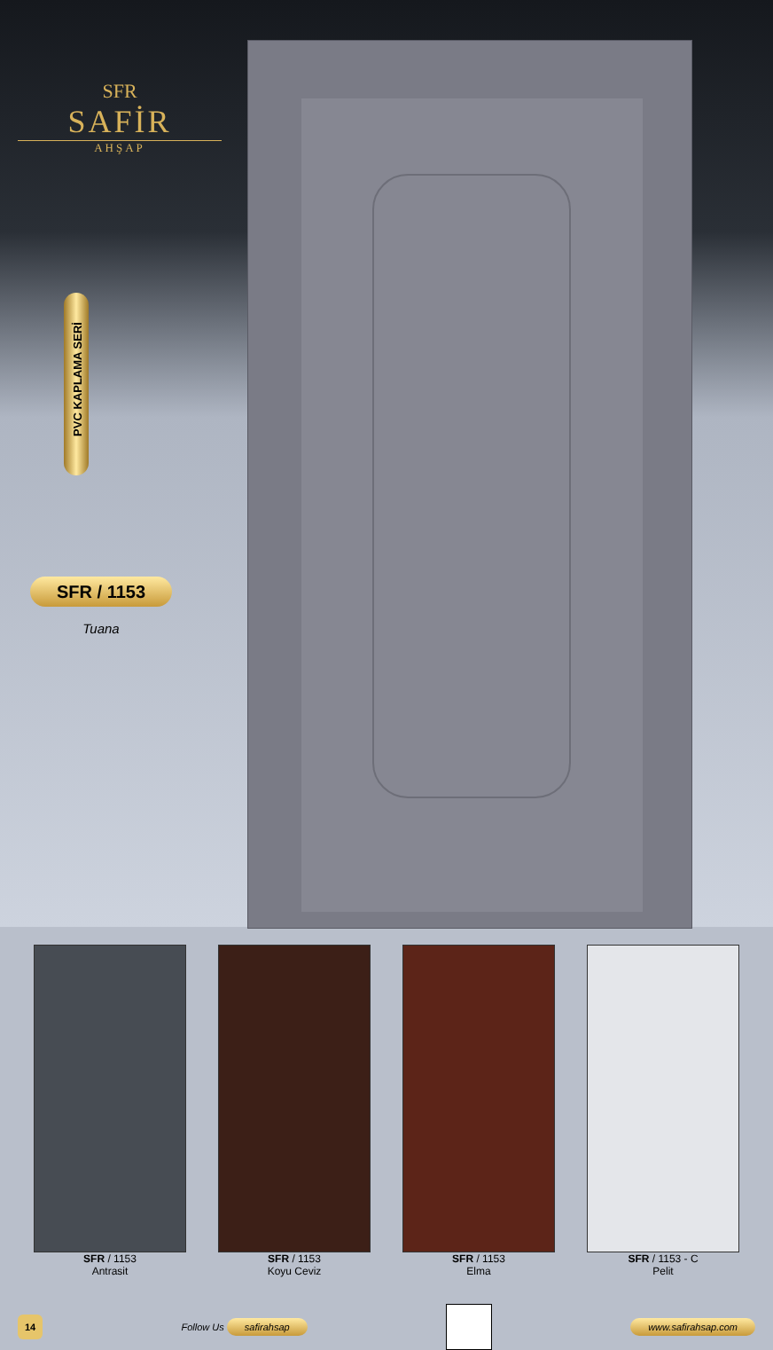SFR
SAFİR
AHŞAP
PVC KAPLAMA SERİ
SFR / 1153
Tuana
SFR / 1153
Antrasit
SFR / 1153
Koyu Ceviz
SFR / 1153
Elma
SFR / 1153 - C
Pelit
14 Follow Us safirahsap www.safirahsap.com